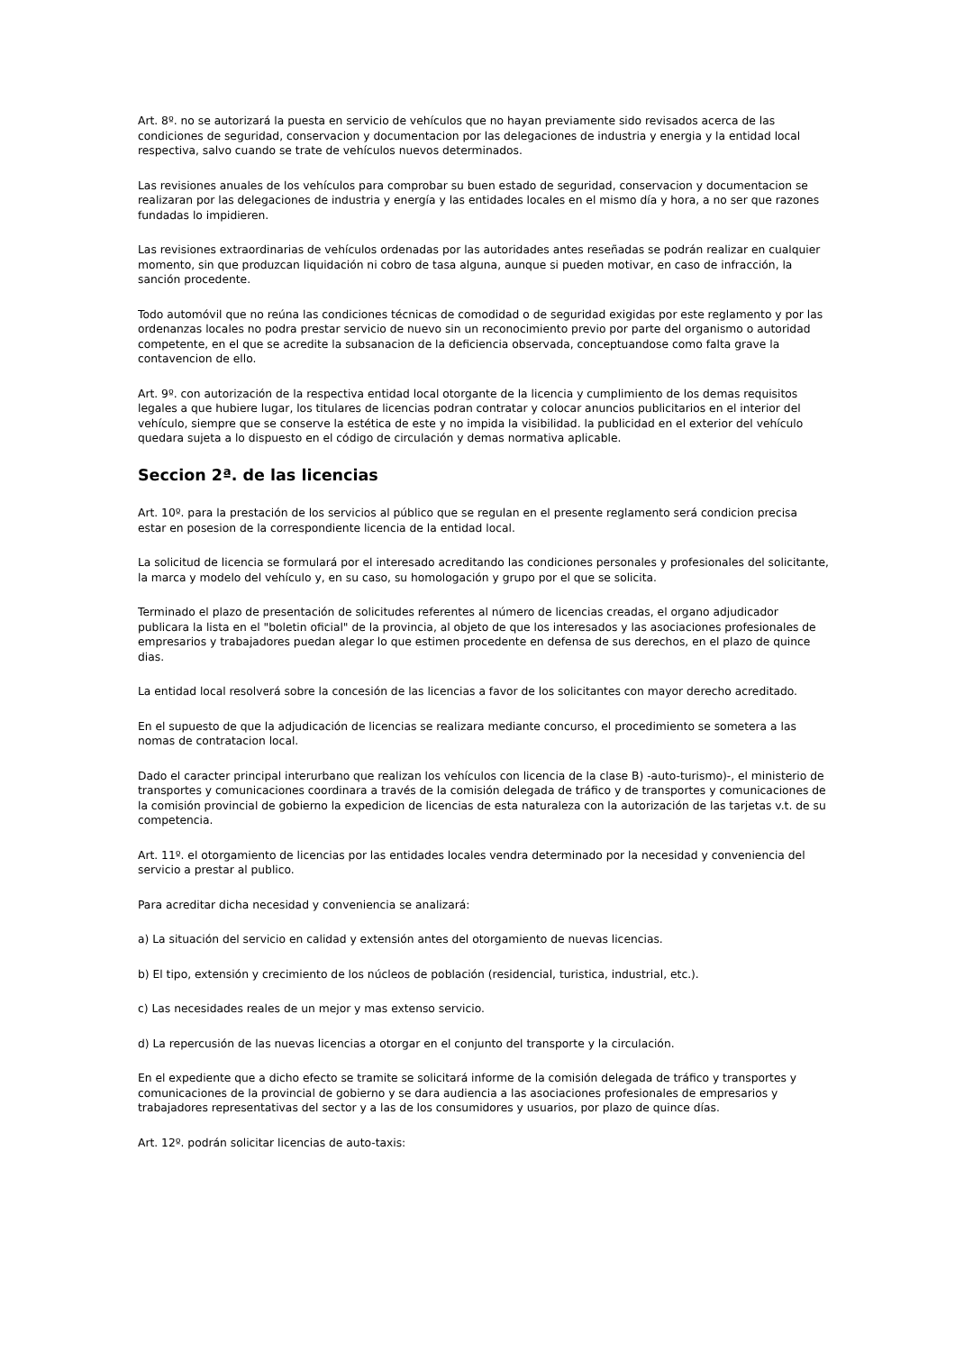Art. 8º. no se autorizará la puesta en servicio de vehículos que no hayan previamente sido revisados acerca de las condiciones de seguridad, conservacion y documentacion por las delegaciones de industria y energia y la entidad local respectiva, salvo cuando se trate de vehículos nuevos determinados.
Las revisiones anuales de los vehículos para comprobar su buen estado de seguridad, conservacion y documentacion se realizaran por las delegaciones de industria y energía y las entidades locales en el mismo día y hora, a no ser que razones fundadas lo impidieren.
Las revisiones extraordinarias de vehículos ordenadas por las autoridades antes reseñadas se podrán realizar en cualquier momento, sin que produzcan liquidación ni cobro de tasa alguna, aunque si pueden motivar, en caso de infracción, la sanción procedente.
Todo automóvil que no reúna las condiciones técnicas de comodidad o de seguridad exigidas por este reglamento y por las ordenanzas locales no podra prestar servicio de nuevo sin un reconocimiento previo por parte del organismo o autoridad competente, en el que se acredite la subsanacion de la deficiencia observada, conceptuandose como falta grave la contavencion de ello.
Art. 9º. con autorización de la respectiva entidad local otorgante de la licencia y cumplimiento de los demas requisitos legales a que hubiere lugar, los titulares de licencias podran contratar y colocar anuncios publicitarios en el interior del vehículo, siempre que se conserve la estética de este y no impida la visibilidad. la publicidad en el exterior del vehículo quedara sujeta a lo dispuesto en el código de circulación y demas normativa aplicable.
Seccion 2ª. de las licencias
Art. 10º. para la prestación de los servicios al público que se regulan en el presente reglamento será condicion precisa estar en posesion de la correspondiente licencia de la entidad local.
La solicitud de licencia se formulará por el interesado acreditando las condiciones personales y profesionales del solicitante, la marca y modelo del vehículo y, en su caso, su homologación y grupo por el que se solicita.
Terminado el plazo de presentación de solicitudes referentes al número de licencias creadas, el organo adjudicador publicara la lista en el "boletin oficial" de la provincia, al objeto de que los interesados y las asociaciones profesionales de empresarios y trabajadores puedan alegar lo que estimen procedente en defensa de sus derechos, en el plazo de quince dias.
La entidad local resolverá sobre la concesión de las licencias a favor de los solicitantes con mayor derecho acreditado.
En el supuesto de que la adjudicación de licencias se realizara mediante concurso, el procedimiento se sometera a las nomas de contratacion local.
Dado el caracter principal interurbano que realizan los vehículos con licencia de la clase B) -auto-turismo)-, el ministerio de transportes y comunicaciones coordinara a través de la comisión delegada de tráfico y de transportes y comunicaciones de la comisión provincial de gobierno la expedicion de licencias de esta naturaleza con la autorización de las tarjetas v.t. de su competencia.
Art. 11º. el otorgamiento de licencias por las entidades locales vendra determinado por la necesidad y conveniencia del servicio a prestar al publico.
Para acreditar dicha necesidad y conveniencia se analizará:
a) La situación del servicio en calidad y extensión antes del otorgamiento de nuevas licencias.
b) El tipo, extensión y crecimiento de los núcleos de población (residencial, turistica, industrial, etc.).
c) Las necesidades reales de un mejor y mas extenso servicio.
d) La repercusión de las nuevas licencias a otorgar en el conjunto del transporte y la circulación.
En el expediente que a dicho efecto se tramite se solicitará informe de la comisión delegada de tráfico y transportes y comunicaciones de la provincial de gobierno y se dara audiencia a las asociaciones profesionales de empresarios y trabajadores representativas del sector y a las de los consumidores y usuarios, por plazo de quince días.
Art. 12º. podrán solicitar licencias de auto-taxis: